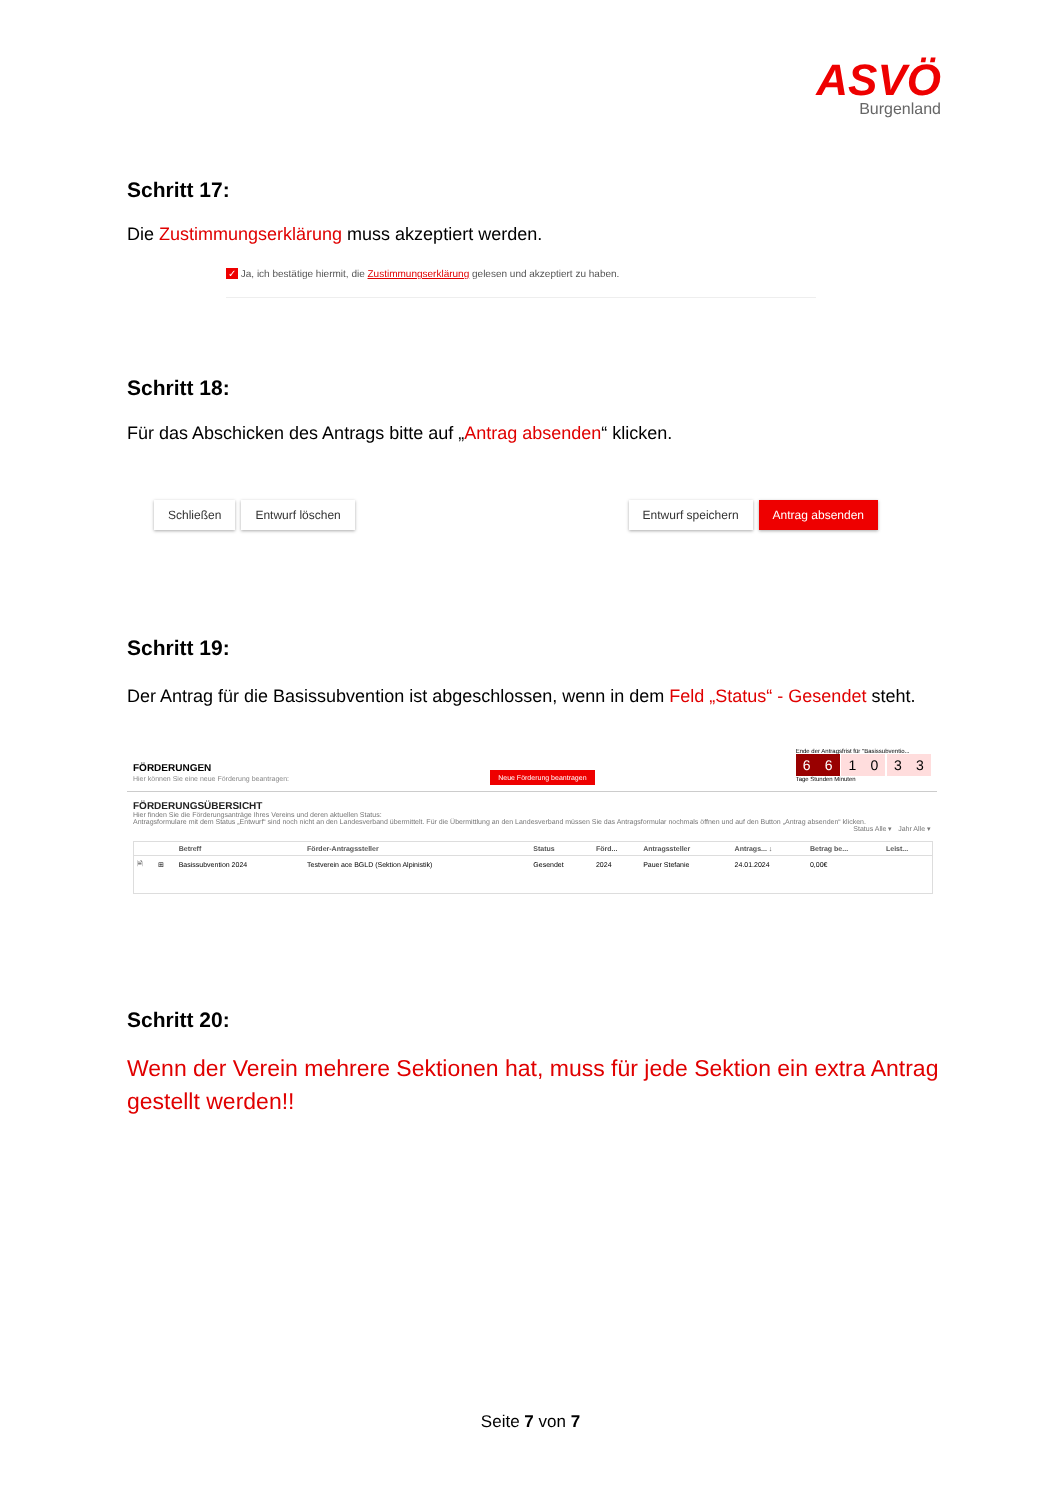ASVÖ
Burgenland
Schritt 17:
Die Zustimmungserklärung muss akzeptiert werden.
✓ Ja, ich bestätige hiermit, die Zustimmungserklärung gelesen und akzeptiert zu haben.
Schritt 18:
Für das Abschicken des Antrags bitte auf „Antrag absenden“ klicken.
Schließen Entwurf löschen Entwurf speichern Antrag absenden
Schritt 19:
Der Antrag für die Basissubvention ist abgeschlossen, wenn in dem Feld „Status“ - Gesendet steht.
FÖRDERUNGEN
Hier können Sie eine neue Förderung beantragen:
Neue Förderung beantragen
Ende der Antragsfrist für "Basissubventio...
66 10 33
Tage Stunden Minuten
FÖRDERUNGSÜBERSICHT
Hier finden Sie die Förderungsanträge Ihres Vereins und deren aktuellen Status:
Antragsformulare mit dem Status „Entwurf“ sind noch nicht an den Landesverband übermittelt. Für die Übermittlung an den Landesverband müssen Sie das Antragsformular nochmals öffnen und auf den Button „Antrag absenden“ klicken.
Status Alle ▾ Jahr Alle ▾
| | | Betreff | Förder-Antragssteller | Status | Förd... | Antragssteller | Antrags... ↓ | Betrag be... | Leist... |
| --- | --- | --- | --- | --- | --- | --- | --- | --- | --- |
| 🗎 | ⊞ | Basissubvention 2024 | Testverein ace BGLD (Sektion Alpinistik) | Gesendet | 2024 | Pauer Stefanie | 24.01.2024 | 0,00€ | |
Schritt 20:
Wenn der Verein mehrere Sektionen hat, muss für jede Sektion ein extra Antrag gestellt werden!!
Seite 7 von 7